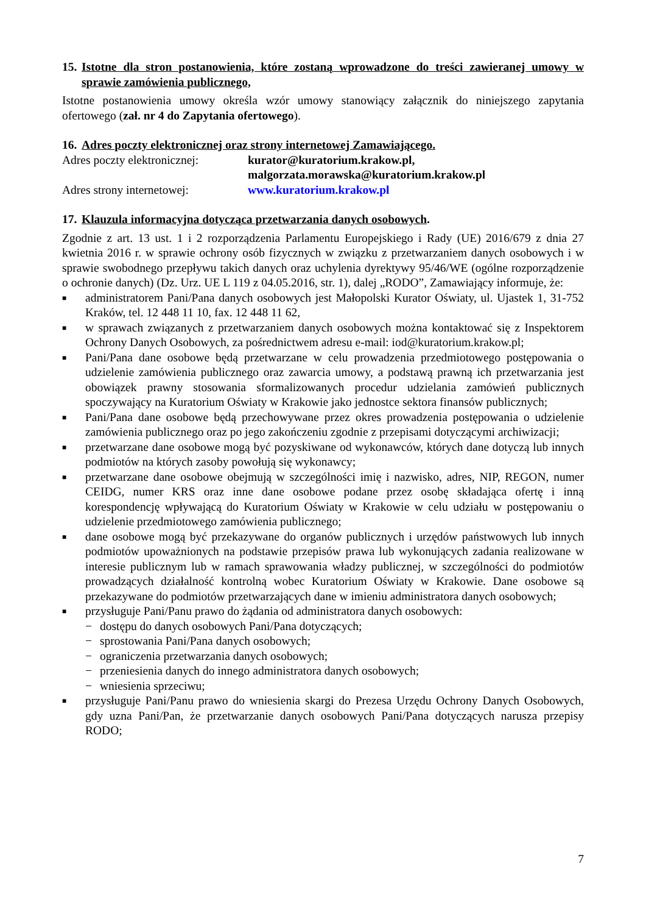15. Istotne dla stron postanowienia, które zostaną wprowadzone do treści zawieranej umowy w sprawie zamówienia publicznego,
Istotne postanowienia umowy określa wzór umowy stanowiący załącznik do niniejszego zapytania ofertowego (zał. nr 4 do Zapytania ofertowego).
16. Adres poczty elektronicznej oraz strony internetowej Zamawiającego.
Adres poczty elektronicznej: kurator@kuratorium.krakow.pl,
malgorzata.morawska@kuratorium.krakow.pl
Adres strony internetowej: www.kuratorium.krakow.pl
17. Klauzula informacyjna dotycząca przetwarzania danych osobowych.
Zgodnie z art. 13 ust. 1 i 2 rozporządzenia Parlamentu Europejskiego i Rady (UE) 2016/679 z dnia 27 kwietnia 2016 r. w sprawie ochrony osób fizycznych w związku z przetwarzaniem danych osobowych i w sprawie swobodnego przepływu takich danych oraz uchylenia dyrektywy 95/46/WE (ogólne rozporządzenie o ochronie danych) (Dz. Urz. UE L 119 z 04.05.2016, str. 1), dalej „RODO”, Zamawiający informuje, że:
■ administratorem Pani/Pana danych osobowych jest Małopolski Kurator Oświaty, ul. Ujastek 1, 31-752 Kraków, tel. 12 448 11 10, fax. 12 448 11 62,
■ w sprawach związanych z przetwarzaniem danych osobowych można kontaktować się z Inspektorem Ochrony Danych Osobowych, za pośrednictwem adresu e-mail: iod@kuratorium.krakow.pl;
■ Pani/Pana dane osobowe będą przetwarzane w celu prowadzenia przedmiotowego postępowania o udzielenie zamówienia publicznego oraz zawarcia umowy, a podstawą prawną ich przetwarzania jest obowiązek prawny stosowania sformalizowanych procedur udzielania zamówień publicznych spoczywający na Kuratorium Oświaty w Krakowie jako jednostce sektora finansów publicznych;
■ Pani/Pana dane osobowe będą przechowywane przez okres prowadzenia postępowania o udzielenie zamówienia publicznego oraz po jego zakończeniu zgodnie z przepisami dotyczącymi archiwizacji;
■ przetwarzane dane osobowe mogą być pozyskiwane od wykonawców, których dane dotyczą lub innych podmiotów na których zasoby powołują się wykonawcy;
■ przetwarzane dane osobowe obejmują w szczególności imię i nazwisko, adres, NIP, REGON, numer CEIDG, numer KRS oraz inne dane osobowe podane przez osobę składająca ofertę i inną korespondencję wpływającą do Kuratorium Oświaty w Krakowie w celu udziału w postępowaniu o udzielenie przedmiotowego zamówienia publicznego;
■ dane osobowe mogą być przekazywane do organów publicznych i urzędów państwowych lub innych podmiotów upoważnionych na podstawie przepisów prawa lub wykonujących zadania realizowane w interesie publicznym lub w ramach sprawowania władzy publicznej, w szczególności do podmiotów prowadzących działalność kontrolną wobec Kuratorium Oświaty w Krakowie. Dane osobowe są przekazywane do podmiotów przetwarzających dane w imieniu administratora danych osobowych;
■ przysługuje Pani/Panu prawo do żądania od administratora danych osobowych:
− dostępu do danych osobowych Pani/Pana dotyczących;
− sprostowania Pani/Pana danych osobowych;
− ograniczenia przetwarzania danych osobowych;
− przeniesienia danych do innego administratora danych osobowych;
− wniesienia sprzeciwu;
■ przysługuje Pani/Panu prawo do wniesienia skargi do Prezesa Urzędu Ochrony Danych Osobowych, gdy uzna Pani/Pan, że przetwarzanie danych osobowych Pani/Pana dotyczących narusza przepisy RODO;
7